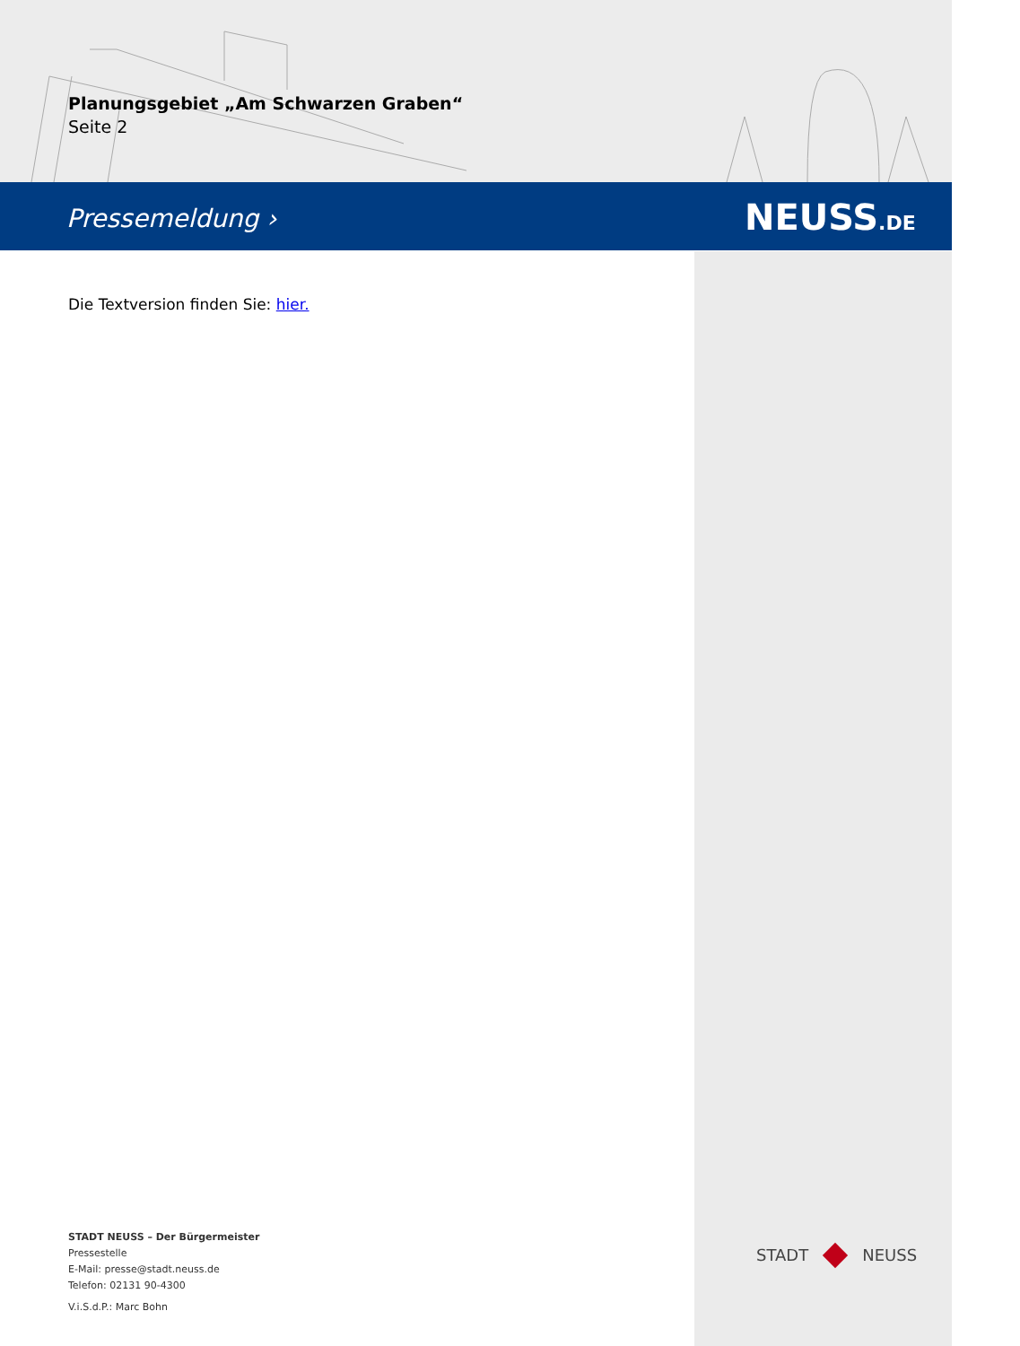Planungsgebiet „Am Schwarzen Graben“
Seite 2
Pressemeldung › NEUSS.DE
Die Textversion finden Sie: hier.
STADT NEUSS – Der Bürgermeister
Pressestelle
E-Mail: presse@stadt.neuss.de
Telefon: 02131 90-4300
V.i.S.d.P.: Marc Bohn
STADT NEUSS